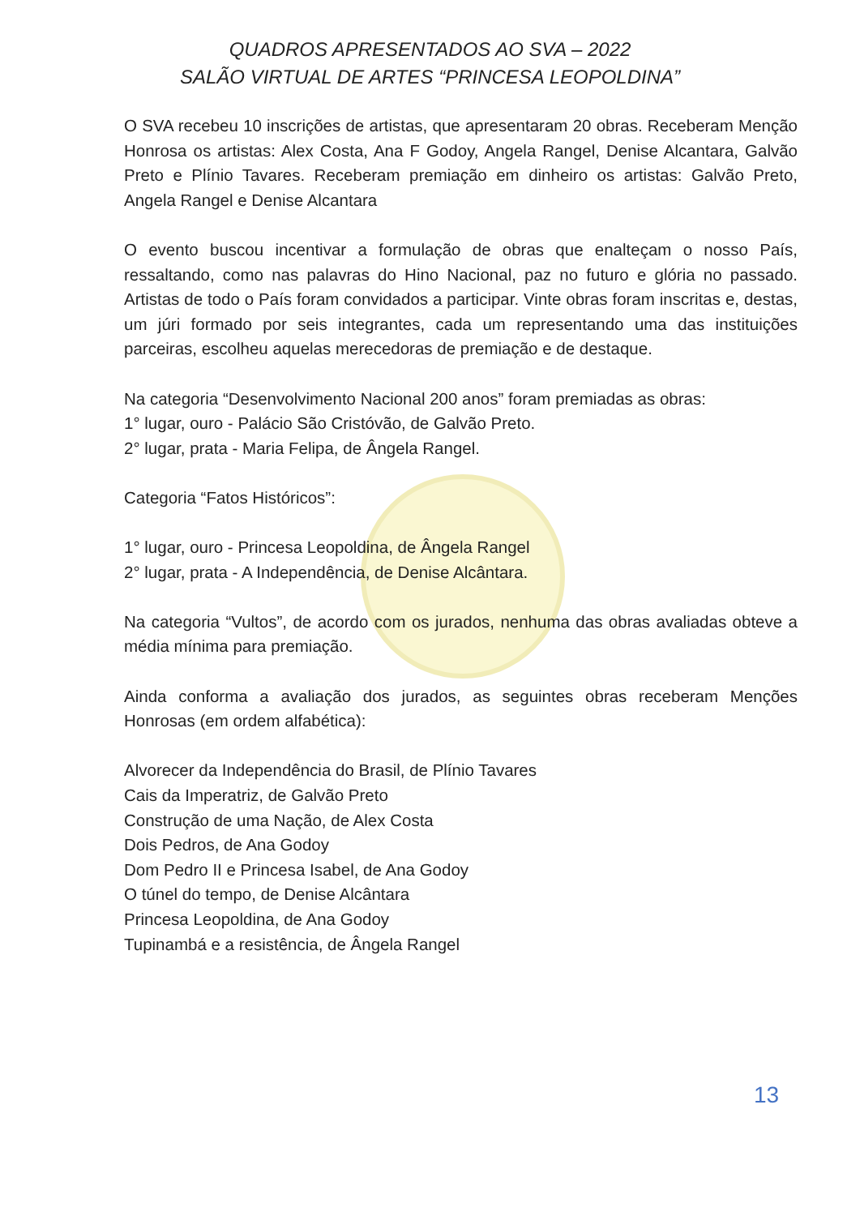QUADROS APRESENTADOS AO SVA – 2022
SALÃO VIRTUAL DE ARTES “PRINCESA LEOPOLDINA”
O SVA recebeu 10 inscrições de artistas, que apresentaram 20 obras. Receberam Menção Honrosa os artistas: Alex Costa, Ana F Godoy, Angela Rangel, Denise Alcantara, Galvão Preto e Plínio Tavares. Receberam premiação em dinheiro os artistas: Galvão Preto, Angela Rangel e Denise Alcantara
O evento buscou incentivar a formulação de obras que enalteçam o nosso País, ressaltando, como nas palavras do Hino Nacional, paz no futuro e glória no passado. Artistas de todo o País foram convidados a participar. Vinte obras foram inscritas e, destas, um júri formado por seis integrantes, cada um representando uma das instituições parceiras, escolheu aquelas merecedoras de premiação e de destaque.
Na categoria “Desenvolvimento Nacional 200 anos” foram premiadas as obras:
1° lugar, ouro - Palácio São Cristóvão, de Galvão Preto.
2° lugar, prata - Maria Felipa, de Ângela Rangel.
Categoria “Fatos Históricos”:
1° lugar, ouro - Princesa Leopoldina, de Ângela Rangel
2° lugar, prata - A Independência, de Denise Alcântara.
Na categoria “Vultos”, de acordo com os jurados, nenhuma das obras avaliadas obteve a média mínima para premiação.
Ainda conforma a avaliação dos jurados, as seguintes obras receberam Menções Honrosas (em ordem alfabética):
Alvorecer da Independência do Brasil, de Plínio Tavares
Cais da Imperatriz, de Galvão Preto
Construção de uma Nação, de Alex Costa
Dois Pedros, de Ana Godoy
Dom Pedro II e Princesa Isabel, de Ana Godoy
O túnel do tempo, de Denise Alcântara
Princesa Leopoldina, de Ana Godoy
Tupinambá e a resistência, de Ângela Rangel
13